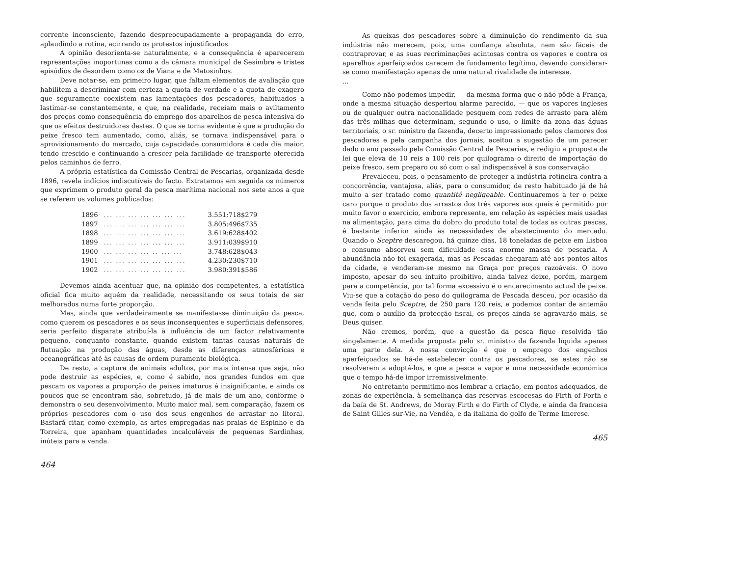corrente inconsciente, fazendo despreocupadamente a propaganda do erro, aplaudindo a rotina, acirrando os protestos injustificados.
A opinião desorienta-se naturalmente, e a consequência é aparecerem representações inoportunas como a da câmara municipal de Sesimbra e tristes episódios de desordem como os de Viana e de Matosinhos.
Deve notar-se, em primeiro lugar, que faltam elementos de avaliação que habilitem a descriminar com certeza a quota de verdade e a quota de exagero que seguramente coexistem nas lamentações dos pescadores, habituados a lastimar-se constantemente, e que, na realidade, receiam mais o aviltamento dos preços como consequência do emprego dos aparelhos de pesca intensiva do que os efeitos destruidores destes. O que se torna evidente é que a produção do peixe fresco tem aumentado, como, aliás, se tornava indispensável para o aprovisionamento do mercado, cuja capacidade consumidora é cada dia maior, tendo crescido e continuando a crescer pela facilidade de transporte oferecida pelos caminhos de ferro.
A própria estatística da Comissão Central de Pescarias, organizada desde 1896, revela indícios indiscutíveis do facto. Extratamos em seguida os números que exprimem o produto geral da pesca marítima nacional nos sete anos a que se referem os volumes publicados:
| 1896 | ... ... ... ... ... ... ... | 3.551:718$279 |
| 1897 | ... ... ... ... ... ... ... | 3.805:496$735 |
| 1898 | ... ... ... ... ... ... ... | 3.619:628$402 |
| 1899 | ... ... ... ... ... ... ... | 3.911:039$910 |
| 1900 | ... ... ... ... .. ... ... | 3.748:628$043 |
| 1901 | ... ... ... ... ... ... ... | 4.230:230$710 |
| 1902 | ... ... ... ... ... ... ... | 3.980:391$586 |
Devemos ainda acentuar que, na opinião dos competentes, a estatística oficial fica muito aquém da realidade, necessitando os seus totais de ser melhorados numa forte proporção.
Mas, ainda que verdadeiramente se manifestasse diminuição da pesca, como querem os pescadores e os seus inconsequentes e superficiais defensores, seria perfeito disparate atribuí-la à influência de um factor relativamente pequeno, conquanto constante, quando existem tantas causas naturais de flutuação na produção das águas, desde as diferenças atmosféricas e oceanográficas até às causas de ordem puramente biológica.
De resto, a captura de animais adultos, por mais intensa que seja, não pode destruir as espécies, e, como é sabido, nos grandes fundos em que pescam os vapores a proporção de peixes imaturos é insignificante, e ainda os poucos que se encontram são, sobretudo, já de mais de um ano, conforme o demonstra o seu desenvolvimento. Muito maior mal, sem comparação, fazem os próprios pescadores com o uso dos seus engenhos de arrastar no litoral. Bastará citar, como exemplo, as artes empregadas nas praias de Espinho e da Torreira, que apanham quantidades incalculáveis de pequenas Sardinhas, inúteis para a venda.
464
As queixas dos pescadores sobre a diminuição do rendimento da sua indústria não merecem, pois, uma confiança absoluta, nem são fáceis de contraprovar, e as suas recriminações acintosas contra os vapores e contra os aparelhos aperfeiçoados carecem de fundamento legítimo, devendo considerar-se como manifestação apenas de uma natural rivalidade de interesse.
...
Como não podemos impedir, — da mesma forma que o não pôde a França, onde a mesma situação despertou alarme parecido, — que os vapores ingleses ou de qualquer outra nacionalidade pesquem com redes de arrasto para além das três milhas que determinam, segundo o uso, o limite da zona das águas territoriais, o sr. ministro da fazenda, decerto impressionado pelos clamores dos pescadores e pela campanha dos jornais, aceitou a sugestão de um parecer dado o ano passado pela Comissão Central de Pescarias, e redigiu a proposta de lei que eleva de 10 reis a 100 reis por quilograma o direito de importação do peixe fresco, sem preparo ou só com o sal indispensável à sua conservação.
Prevaleceu, pois, o pensamento de proteger a indústria rotineira contra a concorrência, vantajosa, aliás, para o consumidor, de resto habituado já de há muito a ser tratado como quantité negligeable. Continuaremos a ter o peixe caro porque o produto dos arrastos dos três vapores aos quais é permitido por muito favor o exercício, embora represente, em relação às espécies mais usadas na alimentação, para cima do dobro do produto total de todas as outras pescas, é bastante inferior ainda às necessidades de abastecimento do mercado. Quando o Sceptre descaregou, há quinze dias, 18 toneladas de peixe em Lisboa o consumo absorveu sem dificuldade essa enorme massa de pescaria. A abundância não foi exagerada, mas as Pescadas chegaram até aos pontos altos da cidade, e venderam-se mesmo na Graça por preços razoáveis. O novo imposto, apesar do seu intuito proibitivo, ainda talvez deixe, porém, margem para a competência, por tal forma excessivo é o encarecimento actual de peixe. Viu-se que a cotação do peso do quilograma de Pescada desceu, por ocasião da venda feita pelo Sceptre, de 250 para 120 reis, e podemos contar de antemão que, com o auxílio da protecção fiscal, os preços ainda se agravarão mais, se Deus quiser.
Não cremos, porém, que a questão da pesca fique resolvida tão singelamente. A medida proposta pelo sr. ministro da fazenda líquida apenas uma parte dela. A nossa convicção é que o emprego dos engenhos aperfeiçoados se há-de estabelecer contra os pescadores, se estes não se resolverem a adoptá-los, e que a pesca a vapor é uma necessidade económica que o tempo há-de impor irremissivelmente.
No entretanto permitimo-nos lembrar a criação, em pontos adequados, de zonas de experiência, à semelhança das reservas escocesas do Firth of Forth e da baía de St. Andrews, do Moray Firth e do Firth of Clyde, e ainda da francesa de Saint Gilles-sur-Vie, na Vendéa, e da italiana do golfo de Terme Imerese.
465